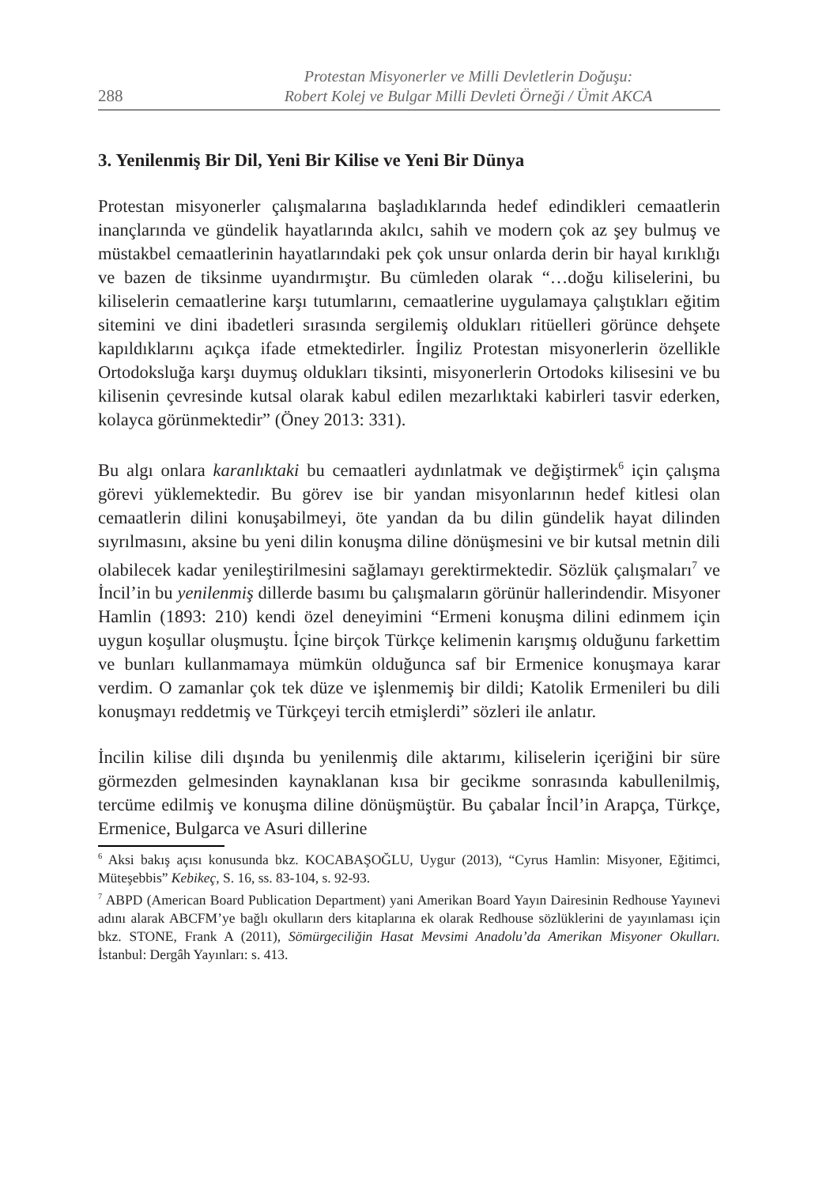288
Protestan Misyonerler ve Milli Devletlerin Doğuşu:
Robert Kolej ve Bulgar Milli Devleti Örneği / Ümit AKCA
3. Yenilenmiş Bir Dil, Yeni Bir Kilise ve Yeni Bir Dünya
Protestan misyonerler çalışmalarına başladıklarında hedef edindikleri cemaatlerin inançlarında ve gündelik hayatlarında akılcı, sahih ve modern çok az şey bulmuş ve müstakbel cemaatlerinin hayatlarındaki pek çok unsur onlarda derin bir hayal kırıklığı ve bazen de tiksinme uyandırmıştır. Bu cümleden olarak “…doğu kiliselerini, bu kiliselerin cemaatlerine karşı tutumlarını, cemaatlerine uygulamaya çalıştıkları eğitim sitemini ve dini ibadetleri sırasında sergilemiş oldukları ritüelleri görünce dehşete kapıldıklarını açıkça ifade etmektedirler. İngiliz Protestan misyonerlerin özellikle Ortodoksluğa karşı duymuş oldukları tiksinti, misyonerlerin Ortodoks kilisesini ve bu kilisenin çevresinde kutsal olarak kabul edilen mezarlıktaki kabirleri tasvir ederken, kolayca görünmektedir” (Öney 2013: 331).
Bu algı onlara karanlıktaki bu cemaatleri aydınlatmak ve değiştirmek<sup>6</sup> için çalışma görevi yüklemektedir. Bu görev ise bir yandan misyonlarının hedef kitlesi olan cemaatlerin dilini konuşabilmeyi, öte yandan da bu dilin gündelik hayat dilinden sıyrılmasını, aksine bu yeni dilin konuşma diline dönüşmesini ve bir kutsal metnin dili olabilecek kadar yenileştirilmesini sağlamayı gerektirmektedir. Sözlük çalışmaları<sup>7</sup> ve İncil’in bu yenilenmiş dillerde basımı bu çalışmaların görünür hallerindendir. Misyoner Hamlin (1893: 210) kendi özel deneyimini “Ermeni konuşma dilini edinmem için uygun koşullar oluşmuştu. İçine birçok Türkçe kelimenin karışmış olduğunu farkettim ve bunları kullanmamaya mümkün olduğunca saf bir Ermenice konuşmaya karar verdim. O zamanlar çok tek düze ve işlenmemiş bir dildi; Katolik Ermenileri bu dili konuşmayı reddetmiş ve Türkçeyi tercih etmişlerdi” sözleri ile anlatır.
İncilin kilise dili dışında bu yenilenmiş dile aktarımı, kiliselerin içeriğini bir süre görmezden gelmesinden kaynaklanan kısa bir gecikme sonrasında kabullenilmiş, tercüme edilmiş ve konuşma diline dönüşmüştür. Bu çabalar İncil’in Arapça, Türkçe, Ermenice, Bulgarca ve Asuri dillerine
<sup>6</sup> Aksi bakış açısı konusunda bkz. KOCABAŞOĞLU, Uygur (2013), “Cyrus Hamlin: Misyoner, Eğitimci, Müteşebbis” Kebikeç, S. 16, ss. 83-104, s. 92-93.
<sup>7</sup> ABPD (American Board Publication Department) yani Amerikan Board Yayın Dairesinin Redhouse Yayınevi adını alarak ABCFM’ye bağlı okulların ders kitaplarına ek olarak Redhouse sözlüklerini de yayınlaması için bkz. STONE, Frank A (2011), Sömürgeciliğin Hasat Mevsimi Anadolu’da Amerikan Misyoner Okulları. İstanbul: Dergâh Yayınları: s. 413.